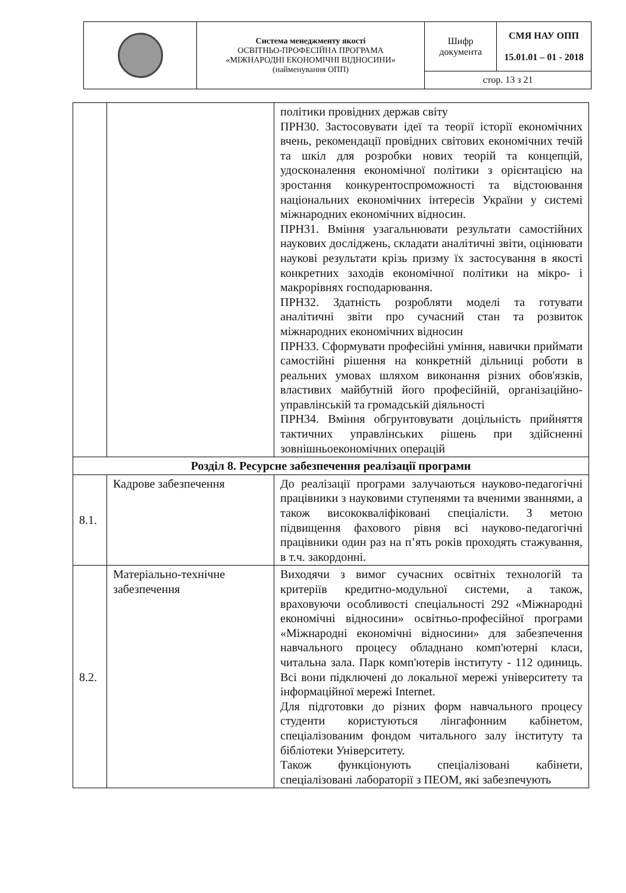| | Система менеджменту якості ОСВІТНЬО-ПРОФЕСІЙНА ПРОГРАМА «МІЖНАРОДНІ ЕКОНОМІЧНІ ВІДНОСИНИ» (найменування ОПП) | Шифр документа | СМЯ НАУ ОПП 15.01.01 – 01 - 2018 |
| | | стор. 13 з 21 | |
| | | політики провідних держав світу ПРН30. Застосовувати ідеї та теорії історії економічних вчень, рекомендації провідних світових економічних течій та шкіл для розробки нових теорій та концепцій, удосконалення економічної політики з орієнтацією на зростання конкурентоспроможності та відстоювання національних економічних інтересів України у системі міжнародних економічних відносин. ПРН31. Вміння узагальнювати результати самостійних наукових досліджень, складати аналітичні звіти, оцінювати наукові результати крізь призму їх застосування в якості конкретних заходів економічної політики на мікро- і макрорівнях господарювання. ПРН32. Здатність розробляти моделі та готувати аналітичні звіти про сучасний стан та розвиток міжнародних економічних відносин ПРН33. Сформувати професійні уміння, навички приймати самостійні рішення на конкретній дільниці роботи в реальних умовах шляхом виконання різних обов'язків, властивих майбутній його професійній, організаційно-управлінській та громадській діяльності ПРН34. Вміння обгрунтовувати доцільність прийняття тактичних управлінських рішень при здійсненні зовнішньоекономічних операцій |
| Розділ 8. Ресурсне забезпечення реалізації програми | | |
| 8.1. | Кадрове забезпечення | До реалізації програми залучаються науково-педагогічні працівники з науковими ступенями та вченими званнями, а також висококваліфіковані спеціалісти. З метою підвищення фахового рівня всі науково-педагогічні працівники один раз на п’ять років проходять стажування, в т.ч. закордонні. |
| 8.2. | Матеріально-технічне забезпечення | Виходячи з вимог сучасних освітніх технологій та критеріїв кредитно-модульної системи, а також, враховуючи особливості спеціальності 292 «Міжнародні економічні відносини» освітньо-професійної програми «Міжнародні економічні відносини» для забезпечення навчального процесу обладнано комп'ютерні класи, читальна зала. Парк комп'ютерів інституту - 112 одиниць. Всі вони підключені до локальної мережі університету та інформаційної мережі Internet. Для підготовки до різних форм навчального процесу студенти користуються лінгафонним кабінетом, спеціалізованим фондом читального залу інституту та бібліотеки Університету. Також функціонують спеціалізовані кабінети, спеціалізовані лабораторії з ПЕОМ, які забезпечують |